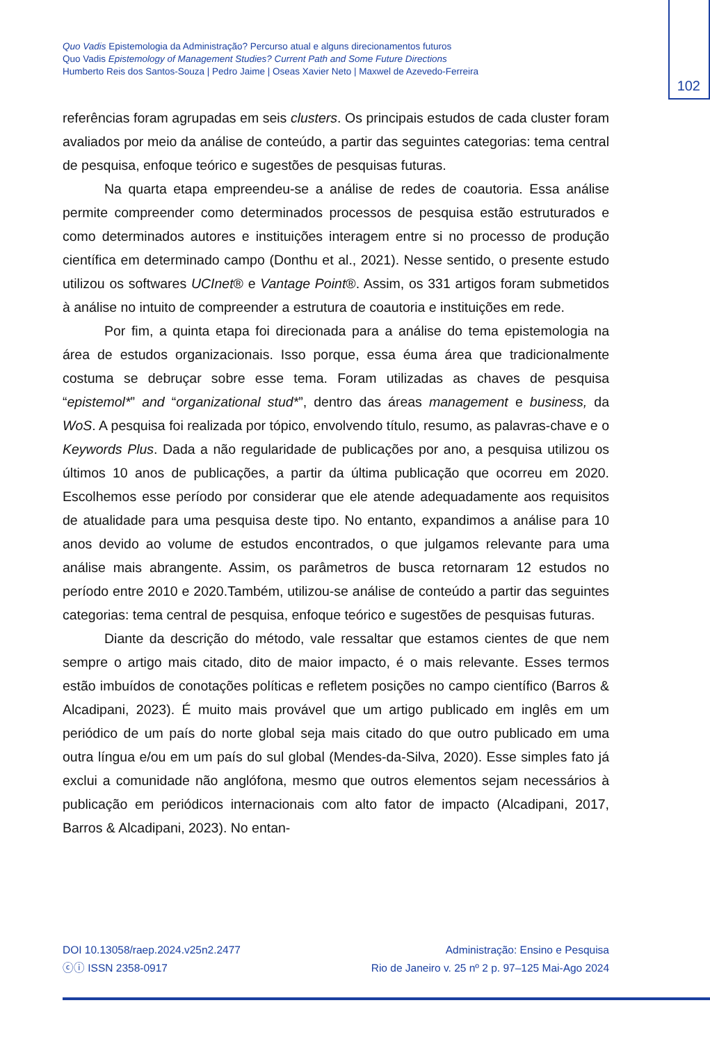102
Quo Vadis Epistemologia da Administração? Percurso atual e alguns direcionamentos futuros
Quo Vadis Epistemology of Management Studies? Current Path and Some Future Directions
Humberto Reis dos Santos-Souza | Pedro Jaime | Oseas Xavier Neto | Maxwel de Azevedo-Ferreira
referências foram agrupadas em seis clusters. Os principais estudos de cada cluster foram avaliados por meio da análise de conteúdo, a partir das seguintes categorias: tema central de pesquisa, enfoque teórico e sugestões de pesquisas futuras.
Na quarta etapa empreendeu-se a análise de redes de coautoria. Essa análise permite compreender como determinados processos de pesquisa estão estruturados e como determinados autores e instituições interagem entre si no processo de produção científica em determinado campo (Donthu et al., 2021). Nesse sentido, o presente estudo utilizou os softwares UCInet® e Vantage Point®. Assim, os 331 artigos foram submetidos à análise no intuito de compreender a estrutura de coautoria e instituições em rede.
Por fim, a quinta etapa foi direcionada para a análise do tema epistemologia na área de estudos organizacionais. Isso porque, essa éuma área que tradicionalmente costuma se debruçar sobre esse tema. Foram utilizadas as chaves de pesquisa “epistemol*” and “organizational stud*”, dentro das áreas management e business, da WoS. A pesquisa foi realizada por tópico, envolvendo título, resumo, as palavras-chave e o Keywords Plus. Dada a não regularidade de publicações por ano, a pesquisa utilizou os últimos 10 anos de publicações, a partir da última publicação que ocorreu em 2020. Escolhemos esse período por considerar que ele atende adequadamente aos requisitos de atualidade para uma pesquisa deste tipo. No entanto, expandimos a análise para 10 anos devido ao volume de estudos encontrados, o que julgamos relevante para uma análise mais abrangente. Assim, os parâmetros de busca retornaram 12 estudos no período entre 2010 e 2020.Também, utilizou-se análise de conteúdo a partir das seguintes categorias: tema central de pesquisa, enfoque teórico e sugestões de pesquisas futuras.
Diante da descrição do método, vale ressaltar que estamos cientes de que nem sempre o artigo mais citado, dito de maior impacto, é o mais relevante. Esses termos estão imbuídos de conotações políticas e refletem posições no campo científico (Barros & Alcadipani, 2023). É muito mais provável que um artigo publicado em inglês em um periódico de um país do norte global seja mais citado do que outro publicado em uma outra língua e/ou em um país do sul global (Mendes-da-Silva, 2020). Esse simples fato já exclui a comunidade não anglófona, mesmo que outros elementos sejam necessários à publicação em periódicos internacionais com alto fator de impacto (Alcadipani, 2017, Barros & Alcadipani, 2023). No entan-
DOI 10.13058/raep.2024.v25n2.2477
ⓒⓘ ISSN 2358-0917
Administração: Ensino e Pesquisa
Rio de Janeiro v. 25 nº 2 p. 97–125 Mai-Ago 2024